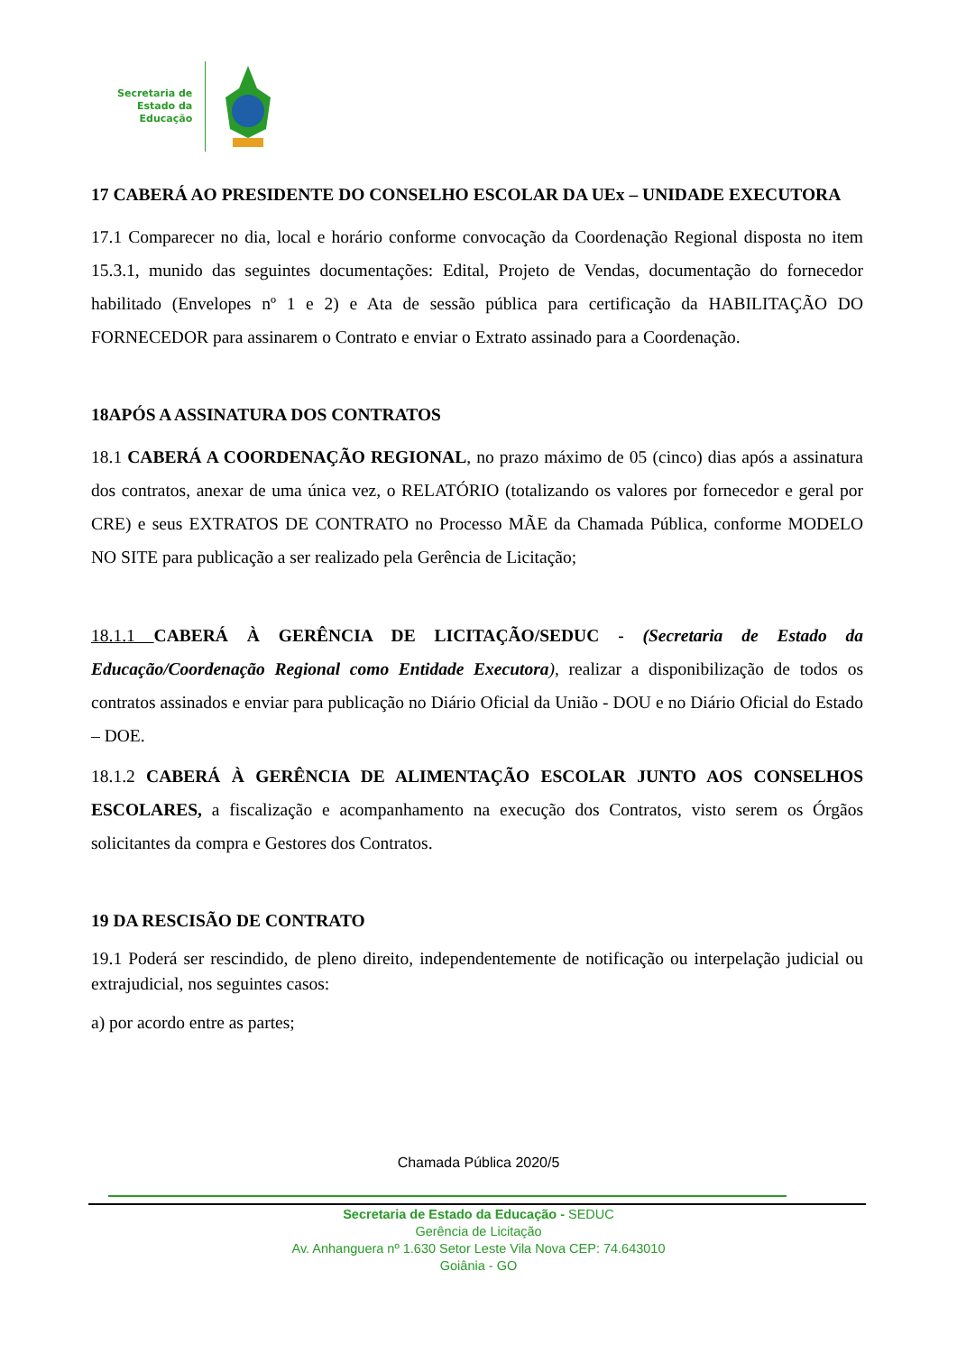Secretaria de
Estado da
Educação
17 CABERÁ AO PRESIDENTE DO CONSELHO ESCOLAR DA UEx – UNIDADE EXECUTORA
17.1 Comparecer no dia, local e horário conforme convocação da Coordenação Regional disposta no item 15.3.1, munido das seguintes documentações: Edital, Projeto de Vendas, documentação do fornecedor habilitado (Envelopes nº 1 e 2) e Ata de sessão pública para certificação da HABILITAÇÃO DO FORNECEDOR para assinarem o Contrato e enviar o Extrato assinado para a Coordenação.
18APÓS A ASSINATURA DOS CONTRATOS
18.1 CABERÁ A COORDENAÇÃO REGIONAL, no prazo máximo de 05 (cinco) dias após a assinatura dos contratos, anexar de uma única vez, o RELATÓRIO (totalizando os valores por fornecedor e geral por CRE) e seus EXTRATOS DE CONTRATO no Processo MÃE da Chamada Pública, conforme MODELO NO SITE para publicação a ser realizado pela Gerência de Licitação;
18.1.1 CABERÁ À GERÊNCIA DE LICITAÇÃO/SEDUC - (Secretaria de Estado da Educação/Coordenação Regional como Entidade Executora), realizar a disponibilização de todos os contratos assinados e enviar para publicação no Diário Oficial da União - DOU e no Diário Oficial do Estado – DOE.
18.1.2 CABERÁ À GERÊNCIA DE ALIMENTAÇÃO ESCOLAR JUNTO AOS CONSELHOS ESCOLARES, a fiscalização e acompanhamento na execução dos Contratos, visto serem os Órgãos solicitantes da compra e Gestores dos Contratos.
19 DA RESCISÃO DE CONTRATO
19.1 Poderá ser rescindido, de pleno direito, independentemente de notificação ou interpelação judicial ou extrajudicial, nos seguintes casos:
a) por acordo entre as partes;
Chamada Pública 2020/5
Secretaria de Estado da Educação - SEDUC
Gerência de Licitação
Av. Anhanguera nº 1.630 Setor Leste Vila Nova CEP: 74.643010
Goiânia - GO